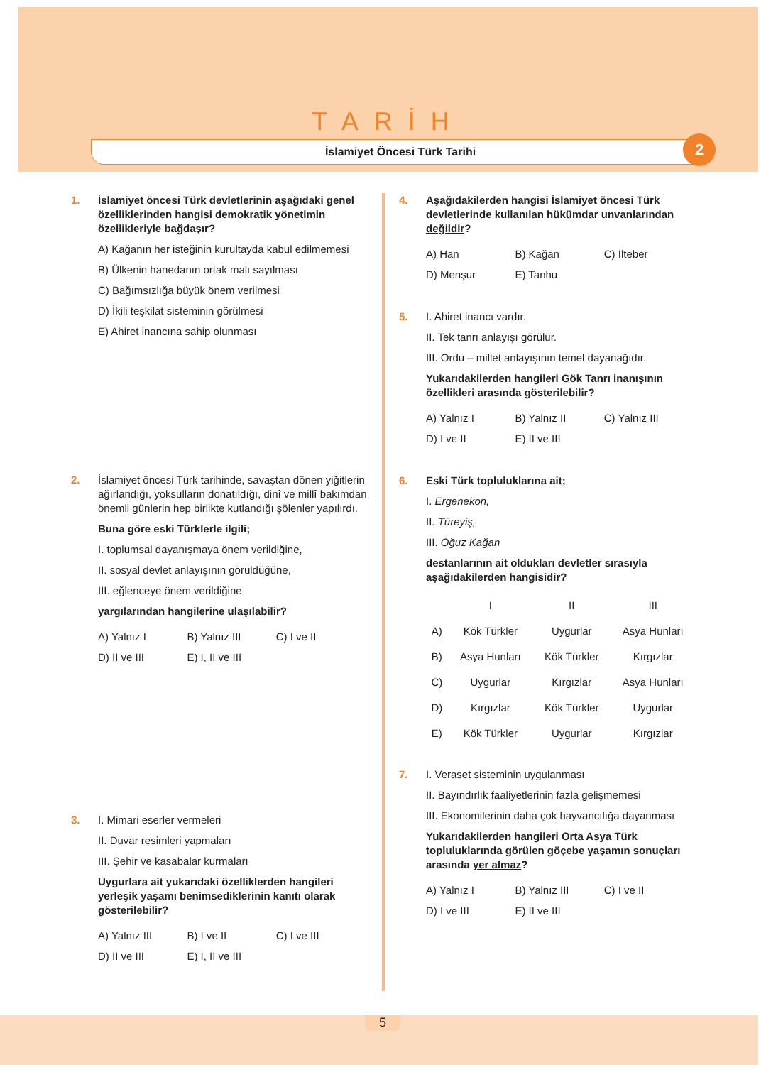TARİH
İslamiyet Öncesi Türk Tarihi 2
1. İslamiyet öncesi Türk devletlerinin aşağıdaki genel özelliklerinden hangisi demokratik yönetimin özellikleriyle bağdaşır?
A) Kağanın her isteğinin kurultayda kabul edilmemesi
B) Ülkenin hanedanın ortak malı sayılması
C) Bağımsızlığa büyük önem verilmesi
D) İkili teşkilat sisteminin görülmesi
E) Ahiret inancına sahip olunması
2. İslamiyet öncesi Türk tarihinde, savaştan dönen yiğitlerin ağırlandığı, yoksulların donatıldığı, dinî ve millî bakımdan önemli günlerin hep birlikte kutlandığı şölenler yapılırdı.
Buna göre eski Türklerle ilgili;
I. toplumsal dayanışmaya önem verildiğine,
II. sosyal devlet anlayışının görüldüğüne,
III. eğlenceye önem verildiğine
yargılarından hangilerine ulaşılabilir?
A) Yalnız I B) Yalnız III C) I ve II D) II ve III E) I, II ve III
3. I. Mimari eserler vermeleri
II. Duvar resimleri yapmaları
III. Şehir ve kasabalar kurmaları
Uygurlara ait yukarıdaki özelliklerden hangileri yerleşik yaşamı benimsediklerinin kanıtı olarak gösterilebilir?
A) Yalnız III B) I ve II C) I ve III D) II ve III E) I, II ve III
4. Aşağıdakilerden hangisi İslamiyet öncesi Türk devletlerinde kullanılan hükümdar unvanlarından değildir?
A) Han B) Kağan C) İlteber D) Menşur E) Tanhu
5. I. Ahiret inancı vardır.
II. Tek tanrı anlayışı görülür.
III. Ordu – millet anlayışının temel dayanağıdır.
Yukarıdakilerden hangileri Gök Tanrı inanışının özellikleri arasında gösterilebilir?
A) Yalnız I B) Yalnız II C) Yalnız III D) I ve II E) II ve III
6. Eski Türk topluluklarına ait;
I. Ergenekon,
II. Türeyiş,
III. Oğuz Kağan
destanlarının ait oldukları devletler sırasıyla aşağıdakilerden hangisidir?
| | I | II | III |
| --- | --- | --- | --- |
| A) | Kök Türkler | Uygurlar | Asya Hunları |
| B) | Asya Hunları | Kök Türkler | Kırgızlar |
| C) | Uygurlar | Kırgızlar | Asya Hunları |
| D) | Kırgızlar | Kök Türkler | Uygurlar |
| E) | Kök Türkler | Uygurlar | Kırgızlar |
7. I. Veraset sisteminin uygulanması
II. Bayındırlık faaliyetlerinin fazla gelişmemesi
III. Ekonomilerinin daha çok hayvancılığa dayanması
Yukarıdakilerden hangileri Orta Asya Türk topluluklarında görülen göçebe yaşamın sonuçları arasında yer almaz?
A) Yalnız I B) Yalnız III C) I ve II D) I ve III E) II ve III
5